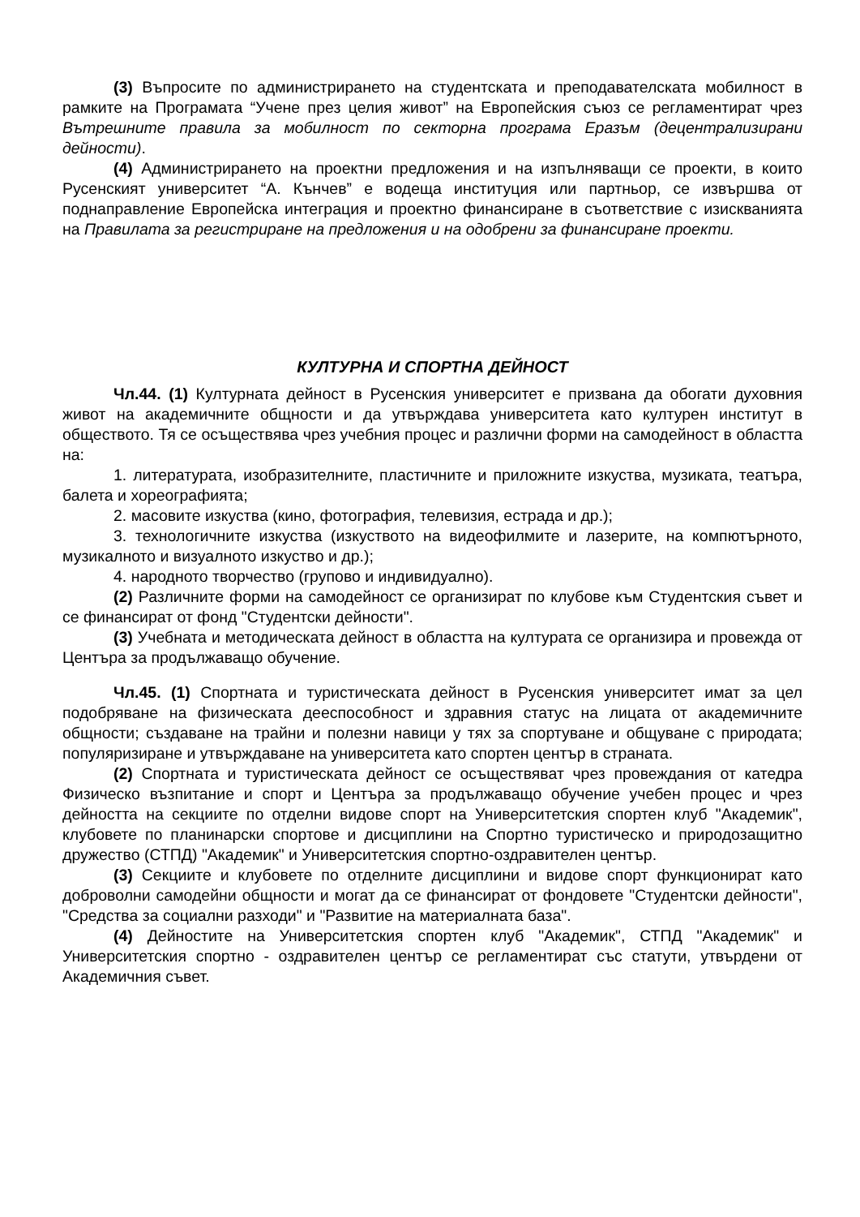(3) Въпросите по администрирането на студентската и преподавателската мобилност в рамките на Програмата “Учене през целия живот” на Европейския съюз се регламентират чрез Вътрешните правила за мобилност по секторна програма Еразъм (децентрализирани дейности).
(4) Администрирането на проектни предложения и на изпълняващи се проекти, в които Русенският университет “А. Кънчев” е водеща институция или партньор, се извършва от поднаправление Европейска интеграция и проектно финансиране в съответствие с изискванията на Правилата за регистриране на предложения и на одобрени за финансиране проекти.
КУЛТУРНА И СПОРТНА ДЕЙНОСТ
Чл.44. (1) Културната дейност в Русенския университет е призвана да обогати духовния живот на академичните общности и да утвърждава университета като културен институт в обществото. Тя се осъществява чрез учебния процес и различни форми на самодейност в областта на:
1. литературата, изобразителните, пластичните и приложните изкуства, музиката, театъра, балета и хореографията;
2. масовите изкуства (кино, фотография, телевизия, естрада и др.);
3. технологичните изкуства (изкуството на видеофилмите и лазерите, на компютърното, музикалното и визуалното изкуство и др.);
4. народното творчество (групово и индивидуално).
(2) Различните форми на самодейност се организират по клубове към Студентския съвет и се финансират от фонд "Студентски дейности".
(3) Учебната и методическата дейност в областта на културата се организира и провежда от Центъра за продължаващо обучение.
Чл.45. (1) Спортната и туристическата дейност в Русенския университет имат за цел подобряване на физическата дееспособност и здравния статус на лицата от академичните общности; създаване на трайни и полезни навици у тях за спортуване и общуване с природата; популяризиране и утвърждаване на университета като спортен център в страната.
(2) Спортната и туристическата дейност се осъществяват чрез провеждания от катедра Физическо възпитание и спорт и Центъра за продължаващо обучение учебен процес и чрез дейността на секциите по отделни видове спорт на Университетския спортен клуб "Академик", клубовете по планинарски спортове и дисциплини на Спортно туристическо и природозащитно дружество (СТПД) "Академик" и Университетския спортно-оздравителен център.
(3) Секциите и клубовете по отделните дисциплини и видове спорт функционират като доброволни самодейни общности и могат да се финансират от фондовете "Студентски дейности", "Средства за социални разходи" и "Развитие на материалната база".
(4) Дейностите на Университетския спортен клуб "Академик", СТПД "Академик" и Университетския спортно - оздравителен център се регламентират със статути, утвърдени от Академичния съвет.